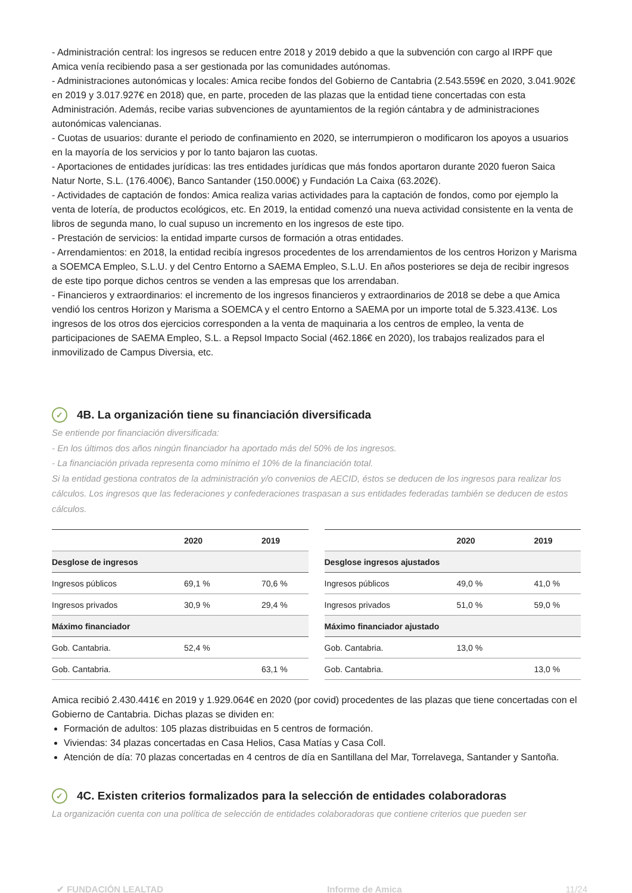- Administración central: los ingresos se reducen entre 2018 y 2019 debido a que la subvención con cargo al IRPF que Amica venía recibiendo pasa a ser gestionada por las comunidades autónomas.
- Administraciones autonómicas y locales: Amica recibe fondos del Gobierno de Cantabria (2.543.559€ en 2020, 3.041.902€ en 2019 y 3.017.927€ en 2018) que, en parte, proceden de las plazas que la entidad tiene concertadas con esta Administración. Además, recibe varias subvenciones de ayuntamientos de la región cántabra y de administraciones autonómicas valencianas.
- Cuotas de usuarios: durante el periodo de confinamiento en 2020, se interrumpieron o modificaron los apoyos a usuarios en la mayoría de los servicios y por lo tanto bajaron las cuotas.
- Aportaciones de entidades jurídicas: las tres entidades jurídicas que más fondos aportaron durante 2020 fueron Saica Natur Norte, S.L. (176.400€), Banco Santander (150.000€) y Fundación La Caixa (63.202€).
- Actividades de captación de fondos: Amica realiza varias actividades para la captación de fondos, como por ejemplo la venta de lotería, de productos ecológicos, etc. En 2019, la entidad comenzó una nueva actividad consistente en la venta de libros de segunda mano, lo cual supuso un incremento en los ingresos de este tipo.
- Prestación de servicios: la entidad imparte cursos de formación a otras entidades.
- Arrendamientos: en 2018, la entidad recibía ingresos procedentes de los arrendamientos de los centros Horizon y Marisma a SOEMCA Empleo, S.L.U. y del Centro Entorno a SAEMA Empleo, S.L.U. En años posteriores se deja de recibir ingresos de este tipo porque dichos centros se venden a las empresas que los arrendaban.
- Financieros y extraordinarios: el incremento de los ingresos financieros y extraordinarios de 2018 se debe a que Amica vendió los centros Horizon y Marisma a SOEMCA y el centro Entorno a SAEMA por un importe total de 5.323.413€. Los ingresos de los otros dos ejercicios corresponden a la venta de maquinaria a los centros de empleo, la venta de participaciones de SAEMA Empleo, S.L. a Repsol Impacto Social (462.186€ en 2020), los trabajos realizados para el inmovilizado de Campus Diversia, etc.
✓ 4B. La organización tiene su financiación diversificada
Se entiende por financiación diversificada:
- En los últimos dos años ningún financiador ha aportado más del 50% de los ingresos.
- La financiación privada representa como mínimo el 10% de la financiación total.
Si la entidad gestiona contratos de la administración y/o convenios de AECID, éstos se deducen de los ingresos para realizar los cálculos. Los ingresos que las federaciones y confederaciones traspasan a sus entidades federadas también se deducen de estos cálculos.
| | 2020 | 2019 |
| --- | --- | --- |
| Desglose de ingresos | | |
| Ingresos públicos | 69,1 % | 70,6 % |
| Ingresos privados | 30,9 % | 29,4 % |
| Máximo financiador | | |
| Gob. Cantabria. | 52,4 % | |
| Gob. Cantabria. | | 63,1 % |
| | 2020 | 2019 |
| --- | --- | --- |
| Desglose ingresos ajustados | | |
| Ingresos públicos | 49,0 % | 41,0 % |
| Ingresos privados | 51,0 % | 59,0 % |
| Máximo financiador ajustado | | |
| Gob. Cantabria. | 13,0 % | |
| Gob. Cantabria. | | 13,0 % |
Amica recibió 2.430.441€ en 2019 y 1.929.064€ en 2020 (por covid) procedentes de las plazas que tiene concertadas con el Gobierno de Cantabria. Dichas plazas se dividen en:
Formación de adultos: 105 plazas distribuidas en 5 centros de formación.
Viviendas: 34 plazas concertadas en Casa Helios, Casa Matías y Casa Coll.
Atención de día: 70 plazas concertadas en 4 centros de día en Santillana del Mar, Torrelavega, Santander y Santoña.
✓ 4C. Existen criterios formalizados para la selección de entidades colaboradoras
La organización cuenta con una política de selección de entidades colaboradoras que contiene criterios que pueden ser
✔ FUNDACIÓN LEALTAD Informe de Amica 11/24